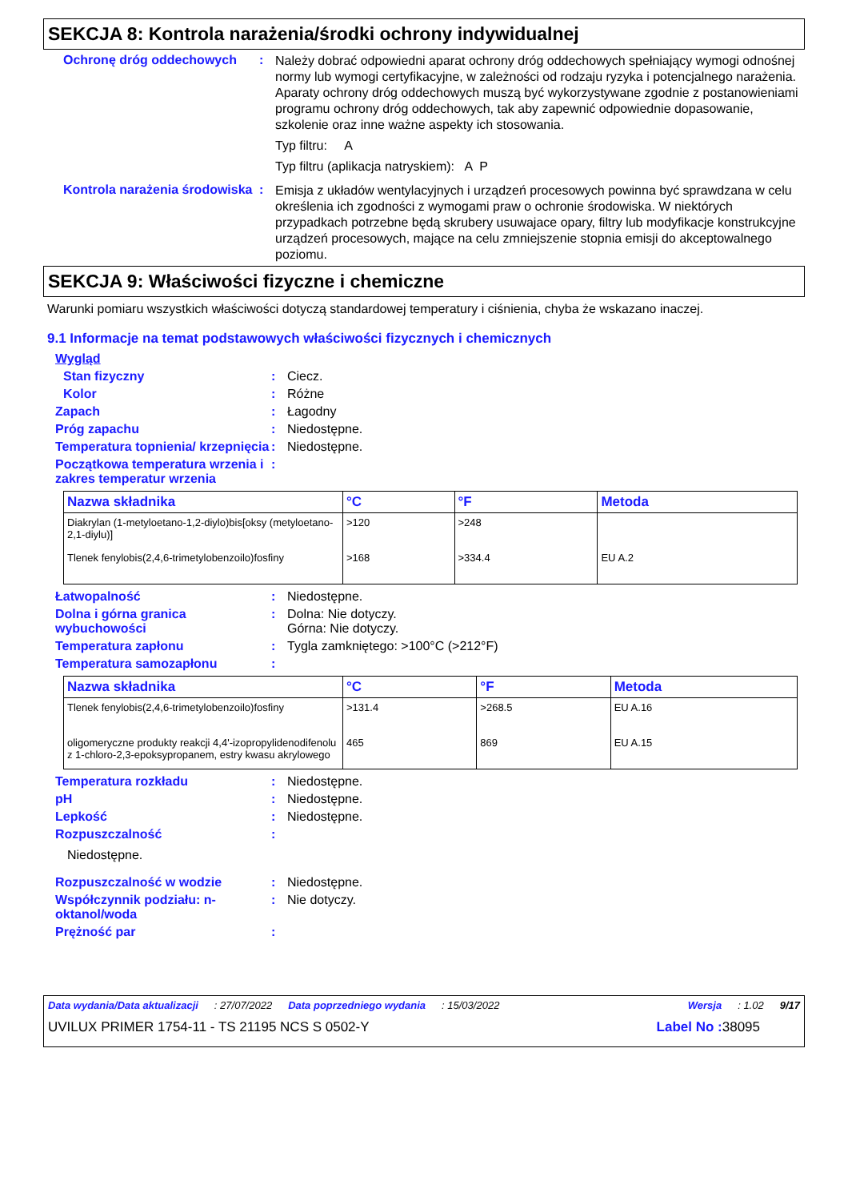SEKCJA 8: Kontrola narażenia/środki ochrony indywidualnej
Ochronę dróg oddechowych :
Należy dobrać odpowiedni aparat ochrony dróg oddechowych spełniający wymogi odnośnej normy lub wymogi certyfikacyjne, w zależności od rodzaju ryzyka i potencjalnego narażenia. Aparaty ochrony dróg oddechowych muszą być wykorzystywane zgodnie z postanowieniami programu ochrony dróg oddechowych, tak aby zapewnić odpowiednie dopasowanie, szkolenie oraz inne ważne aspekty ich stosowania.
Typ filtru: A
Typ filtru (aplikacja natryskiem): A P
Kontrola narażenia środowiska
:
Emisja z układów wentylacyjnych i urządzeń procesowych powinna być sprawdzana w celu określenia ich zgodności z wymogami praw o ochronie środowiska. W niektórych przypadkach potrzebne będą skrubery usuwajace opary, filtry lub modyfikacje konstrukcyjne urządzeń procesowych, mające na celu zmniejszenie stopnia emisji do akceptowalnego poziomu.
SEKCJA 9: Właściwości fizyczne i chemiczne
Warunki pomiaru wszystkich właściwości dotyczą standardowej temperatury i ciśnienia, chyba że wskazano inaczej.
9.1 Informacje na temat podstawowych właściwości fizycznych i chemicznych
Wygląd
Stan fizyczny : Ciecz.
Kolor : Różne
Zapach : Łagodny
Próg zapachu : Niedostępne.
Temperatura topnienia/ krzepnięcia
: Niedostępne.
Początkowa temperatura wrzenia i zakres temperatur wrzenia
:
| Nazwa składnika | °C | °F | Metoda |
| --- | --- | --- | --- |
| Diakrylan (1-metyloetano-1,2-diylo)bis[oksy (metyloetano-2,1-diylu)] | >120 | >248 | |
| Tlenek fenylobis(2,4,6-trimetylobenzoilo)fosfiny | >168 | >334.4 | EU A.2 |
Łatwopalność : Niedostępne.
Dolna i górna granica wybuchowości
: Dolna: Nie dotyczy.
Górna: Nie dotyczy.
Temperatura zapłonu : Tygla zamkniętego: >100°C (>212°F)
Temperatura samozapłonu :
| Nazwa składnika | °C | °F | Metoda |
| --- | --- | --- | --- |
| Tlenek fenylobis(2,4,6-trimetylobenzoilo)fosfiny | >131.4 | >268.5 | EU A.16 |
| oligomeryczne produkty reakcji 4,4'-izopropylidenodifenolu z 1-chloro-2,3-epoksypropanem, estry kwasu akrylowego | 465 | 869 | EU A.15 |
Temperatura rozkładu : Niedostępne.
pH : Niedostępne.
Lepkość : Niedostępne.
Rozpuszczalność :
Niedostępne.
Rozpuszczalność w wodzie : Niedostępne.
Współczynnik podziału: n-oktanol/woda
: Nie dotyczy.
Prężność par :
Data wydania/Data aktualizacji: 27/07/2022 Data poprzedniego wydania: 15/03/2022 Wersja: 1.02 9/17
UVILUX PRIMER 1754-11 - TS 21195 NCS S 0502-Y Label No : 38095